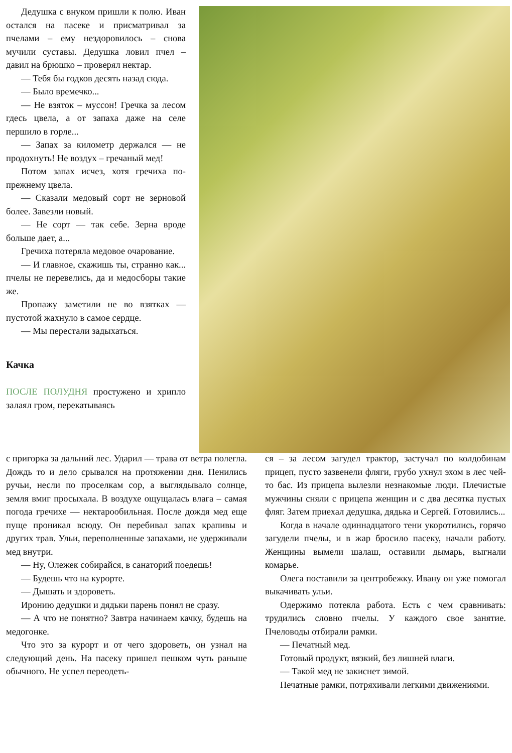Дедушка с внуком пришли к полю. Иван остался на пасеке и присматривал за пчелами – ему нездоровилось – снова мучили суставы. Дедушка ловил пчел – давил на брюшко – проверял нектар.
— Тебя бы годков десять назад сюда.
— Было времечко...
— Не взяток – муссон! Гречка за лесом гдесь цвела, а от запаха даже на селе першило в горле...
— Запах за километр держался — не продохнуть! Не воздух – гречаный мед!
Потом запах исчез, хотя гречиха по-прежнему цвела.
— Сказали медовый сорт не зерновой более. Завезли новый.
— Не сорт — так себе. Зерна вроде больше дает, а...
Гречиха потеряла медовое очарование.
— И главное, скажишь ты, странно как... пчелы не перевелись, да и медосборы такие же.
Пропажу заметили не во взятках — пустотой жахнуло в самое сердце.
— Мы перестали задыхаться.
Качка
ПОСЛЕ ПОЛУДНЯ простужено и хрипло залаял гром, перекатываясь
с пригорка за дальний лес. Ударил — трава от ветра полегла. Дождь то и дело срывался на протяжении дня. Пенились ручьи, несли по проселкам сор, а выглядывало солнце, земля вмиг просыхала. В воздухе ощущалась влага – самая погода гречихе — нектарообильная. После дождя мед еще пуще проникал всюду. Он перебивал запах крапивы и других трав. Ульи, переполненные запахами, не удерживали мед внутри.
— Ну, Олежек собирайся, в санаторий поедешь!
— Будешь что на курорте.
— Дышать и здороветь.
Иронию дедушки и дядьки парень понял не сразу.
— А что не понятно? Завтра начинаем качку, будешь на медогонке.
Что это за курорт и от чего здороветь, он узнал на следующий день. На пасеку пришел пешком чуть раньше обычного. Не успел переодеть-
ся – за лесом загудел трактор, застучал по колдобинам прицеп, пусто зазвенели фляги, грубо ухнул эхом в лес чей-то бас. Из прицепа вылезли незнакомые люди. Плечистые мужчины сняли с прицепа женщин и с два десятка пустых фляг. Затем приехал дедушка, дядька и Сергей. Готовились...
Когда в начале одиннадцатого тени укоротились, горячо загудели пчелы, и в жар бросило пасеку, начали работу. Женщины вымели шалаш, оставили дымарь, выгнали комарье.
Олега поставили за центробежку. Ивану он уже помогал выкачивать ульи.
Одержимо потекла работа. Есть с чем сравнивать: трудились словно пчелы. У каждого свое занятие. Пчеловоды отбирали рамки.
— Печатный мед.
Готовый продукт, вязкий, без лишней влаги.
— Такой мед не закиснет зимой.
Печатные рамки, потряхивали легкими движениями.